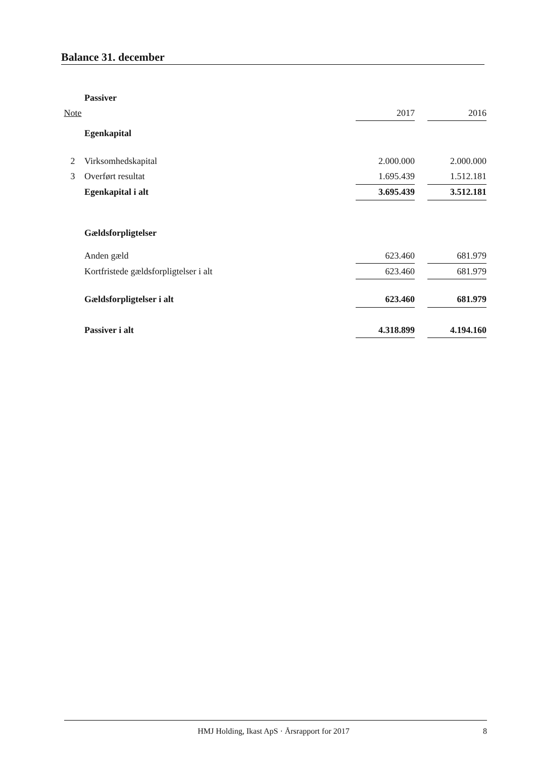Balance 31. december
| | Passiver | | | |
| Note | | 2017 | | 2016 |
| | Egenkapital | | | |
| 2 | Virksomhedskapital | 2.000.000 | | 2.000.000 |
| 3 | Overført resultat | 1.695.439 | | 1.512.181 |
| | Egenkapital i alt | 3.695.439 | | 3.512.181 |
| | Gældsforpligtelser | | | |
| | Anden gæld | 623.460 | | 681.979 |
| | Kortfristede gældsforpligtelser i alt | 623.460 | | 681.979 |
| | Gældsforpligtelser i alt | 623.460 | | 681.979 |
| | Passiver i alt | 4.318.899 | | 4.194.160 |
HMJ Holding, Ikast ApS · Årsrapport for 2017 8